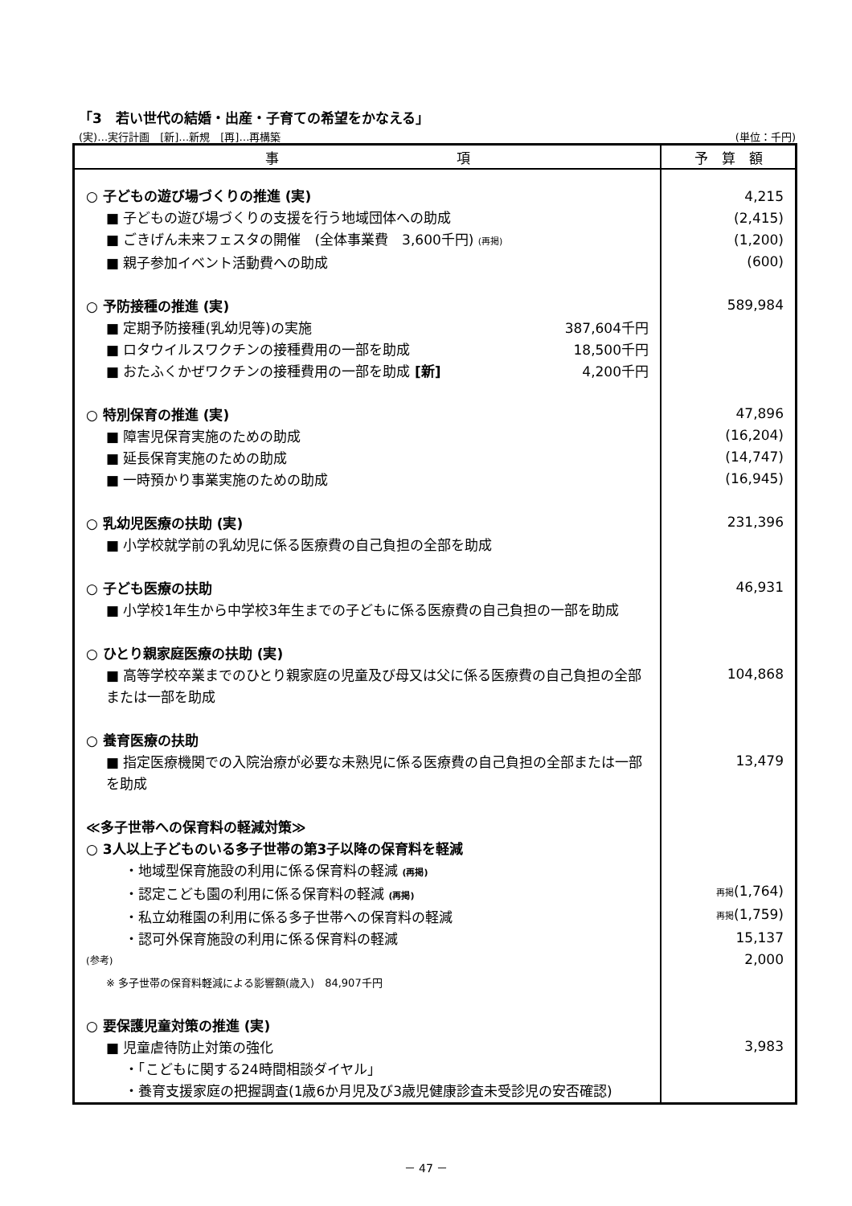「3　若い世代の結婚・出産・子育ての希望をかなえる」
(実)…実行計画　[新]…新規　[再]…再構築 (単位：千円)
| 事 項 | 予 算 額 |
| --- | --- |
| ○ 子どもの遊び場づくりの推進 (実) ■ 子どもの遊び場づくりの支援を行う地域団体への助成 ■ ごきげん未来フェスタの開催 (全体事業費 3,600千円) (再掲) ■ 親子参加イベント活動費への助成 ○ 予防接種の推進 (実) ■ 定期予防接種(乳幼児等)の実施 387,604千円 ■ ロタウイルスワクチンの接種費用の一部を助成 18,500千円 ■ おたふくかぜワクチンの接種費用の一部を助成 [新] 4,200千円 ○ 特別保育の推進 (実) ■ 障害児保育実施のための助成 ■ 延長保育実施のための助成 ■ 一時預かり事業実施のための助成 ○ 乳幼児医療の扶助 (実) ■ 小学校就学前の乳幼児に係る医療費の自己負担の全部を助成 ○ 子ども医療の扶助 ■ 小学校1年生から中学校3年生までの子どもに係る医療費の自己負担の一部を助成 ○ ひとり親家庭医療の扶助 (実) ■ 高等学校卒業までのひとり親家庭の児童及び母又は父に係る医療費の自己負担の全部または一部を助成 ○ 養育医療の扶助 ■ 指定医療機関での入院治療が必要な未熟児に係る医療費の自己負担の全部または一部を助成 ≪多子世帯への保育料の軽減対策≫ ○ 3人以上子どものいる多子世帯の第3子以降の保育料を軽減 ・地域型保育施設の利用に係る保育料の軽減 (再掲) ・認定こども園の利用に係る保育料の軽減 (再掲) ・私立幼稚園の利用に係る多子世帯への保育料の軽減 ・認可外保育施設の利用に係る保育料の軽減 (参考) ※ 多子世帯の保育料軽減による影響額(歳入) 84,907千円 ○ 要保護児童対策の推進 (実) ■ 児童虐待防止対策の強化 ・「こどもに関する24時間相談ダイヤル」 ・養育支援家庭の把握調査(1歳6か月児及び3歳児健康診査未受診児の安否確認) | 4,215 (2,415) (1,200) (600) 589,984 47,896 (16,204) (14,747) (16,945) 231,396 46,931 104,868 13,479 再掲 (1,764) 再掲 (1,759) 15,137 2,000 3,983 |
－ 47 －